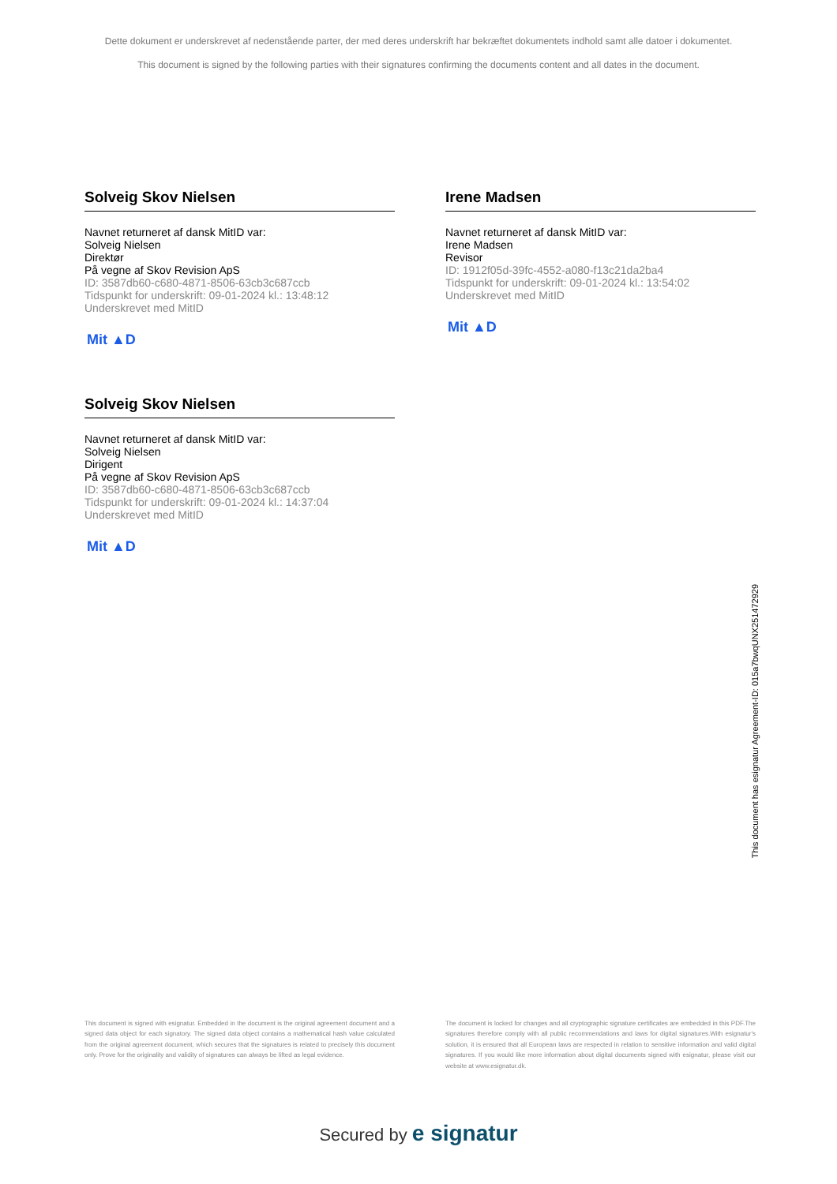Dette dokument er underskrevet af nedenstående parter, der med deres underskrift har bekræftet dokumentets indhold samt alle datoer i dokumentet.
This document is signed by the following parties with their signatures confirming the documents content and all dates in the document.
Solveig Skov Nielsen
Navnet returneret af dansk MitID var:
Solveig Nielsen
Direktør
På vegne af Skov Revision ApS
ID: 3587db60-c680-4871-8506-63cb3c687ccb
Tidspunkt for underskrift: 09-01-2024 kl.: 13:48:12
Underskrevet med MitID
Mit ▲D
Irene Madsen
Navnet returneret af dansk MitID var:
Irene Madsen
Revisor
ID: 1912f05d-39fc-4552-a080-f13c21da2ba4
Tidspunkt for underskrift: 09-01-2024 kl.: 13:54:02
Underskrevet med MitID
Mit ▲D
Solveig Skov Nielsen
Navnet returneret af dansk MitID var:
Solveig Nielsen
Dirigent
På vegne af Skov Revision ApS
ID: 3587db60-c680-4871-8506-63cb3c687ccb
Tidspunkt for underskrift: 09-01-2024 kl.: 14:37:04
Underskrevet med MitID
Mit ▲D
This document has esignatur Agreement-ID: 015a7bwqUNX251472929
This document is signed with esignatur. Embedded in the document is the original agreement document and a signed data object for each signatory. The signed data object contains a mathematical hash value calculated from the original agreement document, which secures that the signatures is related to precisely this document only. Prove for the originality and validity of signatures can always be lifted as legal evidence.
The document is locked for changes and all cryptographic signature certificates are embedded in this PDF.The signatures therefore comply with all public recommendations and laws for digital signatures.With esignatur's solution, it is ensured that all European laws are respected in relation to sensitive information and valid digital signatures. If you would like more information about digital documents signed with esignatur, please visit our website at www.esignatur.dk.
Secured by e signatur